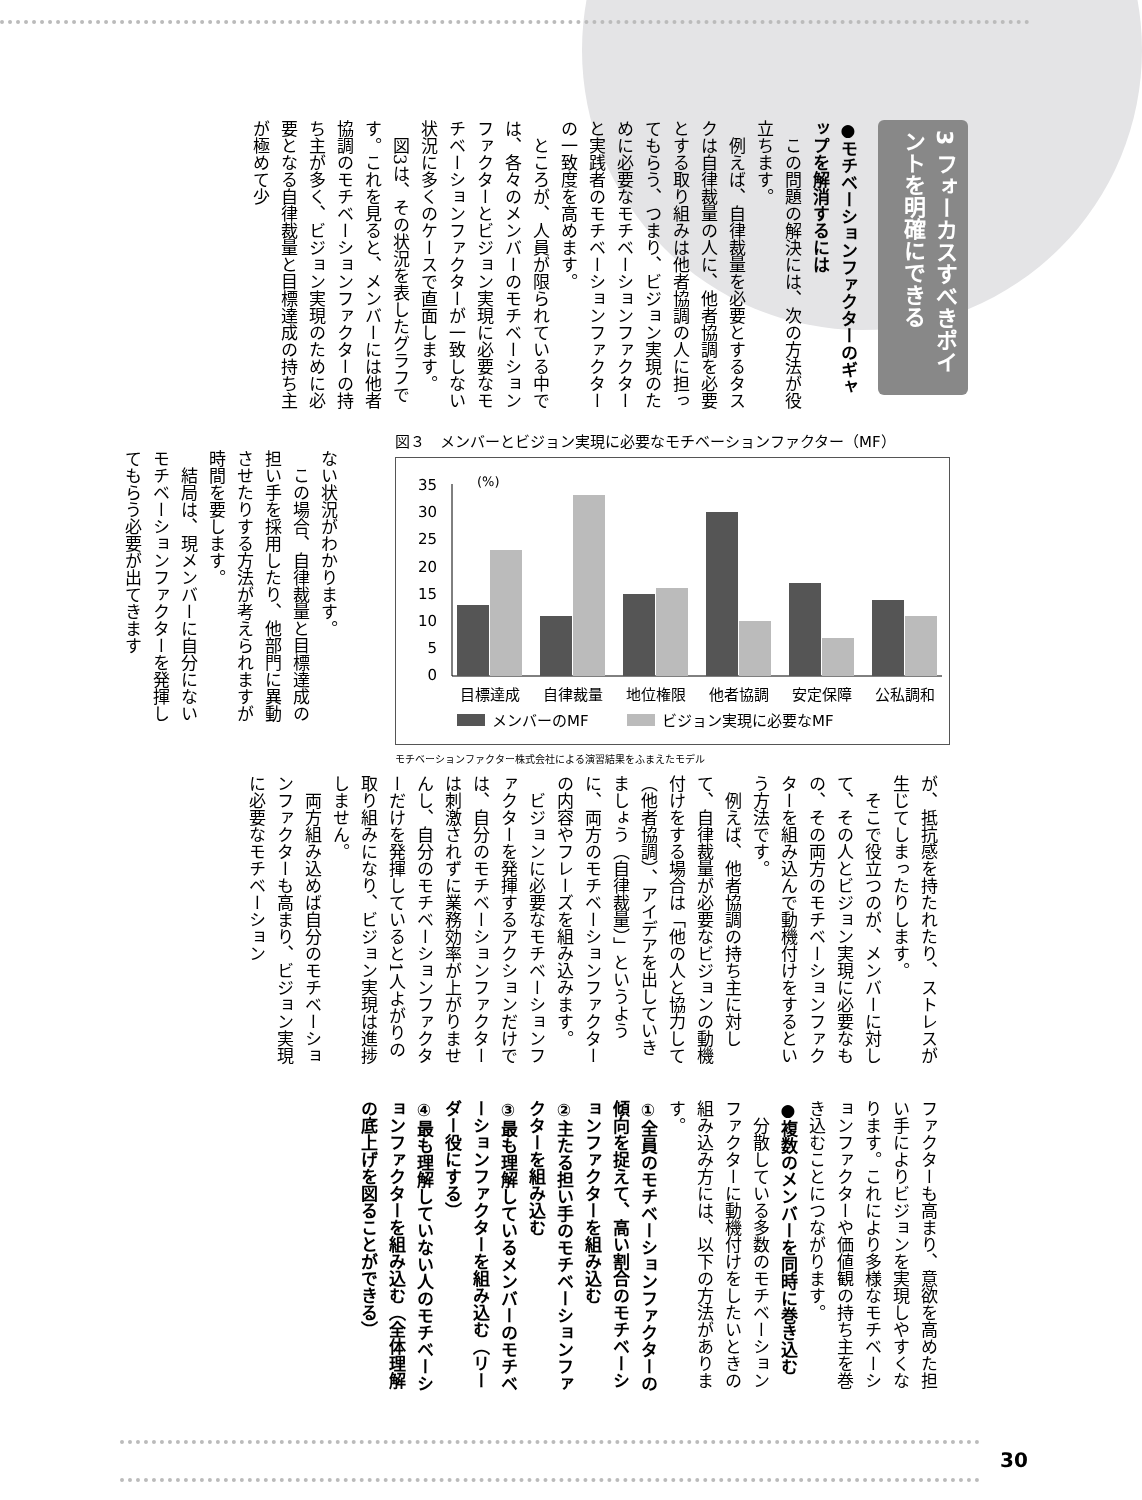3 フォーカスすべきポイントを明確にできる
●モチベーションファクターのギャップを解消するには
　この問題の解決には、次の方法が役立ちます。
　例えば、自律裁量を必要とするタスクは自律裁量の人に、他者協調を必要とする取り組みは他者協調の人に担ってもらう、つまり、ビジョン実現のために必要なモチベーションファクターと実践者のモチベーションファクターの一致度を高めます。
　ところが、人員が限られている中では、各々のメンバーのモチベーションファクターとビジョン実現に必要なモチベーションファクターが一致しない状況に多くのケースで直面します。
　図3は、その状況を表したグラフです。これを見ると、メンバーには他者協調のモチベーションファクターの持ち主が多く、ビジョン実現のために必要となる自律裁量と目標達成の持ち主が極めて少
ない状況がわかります。
　この場合、自律裁量と目標達成の担い手を採用したり、他部門に異動させたりする方法が考えられますが時間を要します。
　結局は、現メンバーに自分にないモチベーションファクターを発揮してもらう必要が出てきます
図３　メンバーとビジョン実現に必要なモチベーションファクター（MF）
(%)
35
30
25
20
15
10
5
0
目標達成
自律裁量
地位権限
他者協調
安定保障
公私調和
メンバーのMF
ビジョン実現に必要なMF
モチベーションファクター株式会社による演習結果をふまえたモデル
が、抵抗感を持たれたり、ストレスが生じてしまったりします。
　そこで役立つのが、メンバーに対して、その人とビジョン実現に必要なもの、その両方のモチベーションファクターを組み込んで動機付けをするという方法です。
　例えば、他者協調の持ち主に対して、自律裁量が必要なビジョンの動機付けをする場合は「他の人と協力して（他者協調）、アイデアを出していきましょう（自律裁量）」というように、両方のモチベーションファクターの内容やフレーズを組み込みます。
　ビジョンに必要なモチベーションファクターを発揮するアクションだけでは、自分のモチベーションファクターは刺激されずに業務効率が上がりませんし、自分のモチベーションファクターだけを発揮していると1人よがりの取り組みになり、ビジョン実現は進捗しません。
　両方組み込めば自分のモチベーションファクターも高まり、ビジョン実現に必要なモチベーション
ファクターも高まり、意欲を高めた担い手によりビジョンを実現しやすくなります。これにより多様なモチベーションファクターや価値観の持ち主を巻き込むことにつながります。
●複数のメンバーを同時に巻き込む
　分散している多数のモチベーションファクターに動機付けをしたいときの組み込み方には、以下の方法があります。
①全員のモチベーションファクターの傾向を捉えて、高い割合のモチベーションファクターを組み込む
②主たる担い手のモチベーションファクターを組み込む
③最も理解しているメンバーのモチベーションファクターを組み込む（リーダー役にする）
④最も理解していない人のモチベーションファクターを組み込む（全体理解の底上げを図ることができる）
30